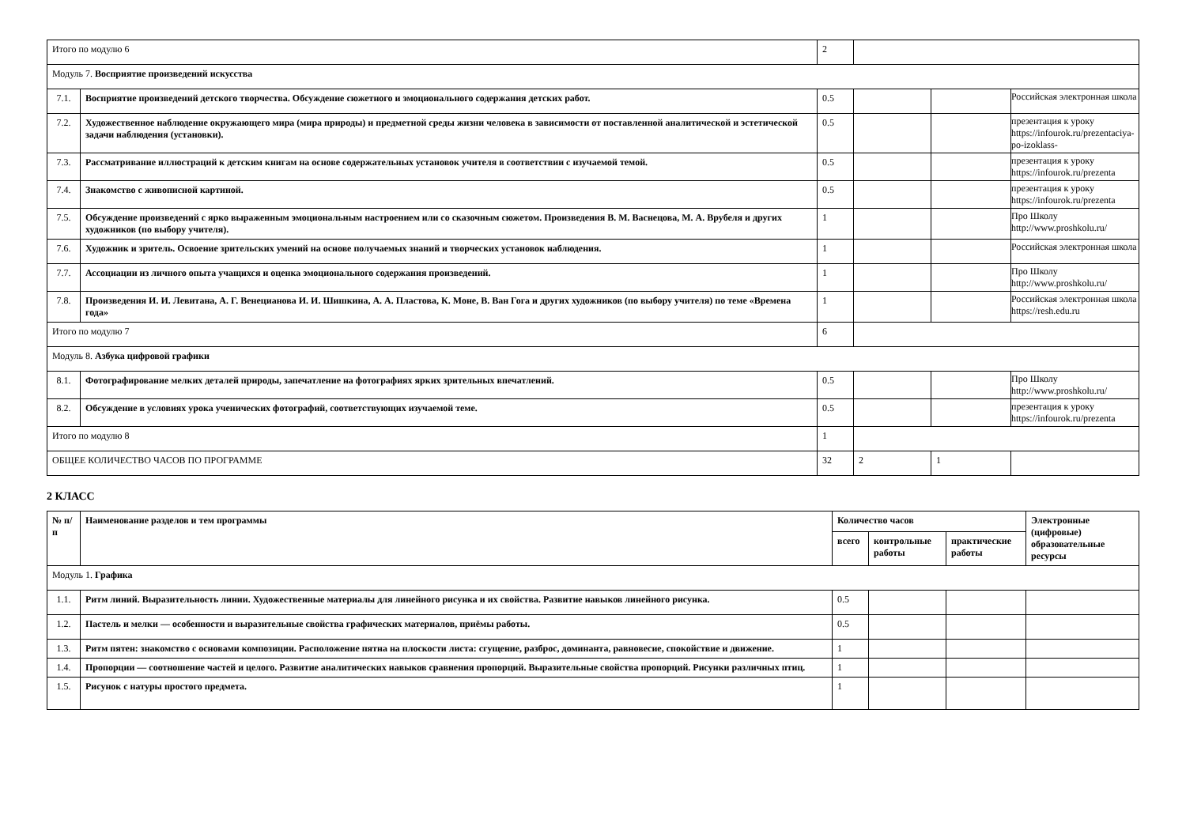| Итого по модулю 6 | | 2 | | | |
| Модуль 7. Восприятие произведений искусства | | | | | |
| 7.1. | Восприятие произведений детского творчества. Обсуждение сюжетного и эмоционального содержания детских работ. | 0.5 | | | Российская электронная школа |
| 7.2. | Художественное наблюдение окружающего мира (мира природы) и предметной среды жизни человека в зависимости от поставленной аналитической и эстетической задачи наблюдения (установки). | 0.5 | | | презентация к уроку https://infourok.ru/prezentaciya-po-izoklass- |
| 7.3. | Рассматривание иллюстраций к детским книгам на основе содержательных установок учителя в соответствии с изучаемой темой. | 0.5 | | | презентация к уроку https://infourok.ru/prezenta |
| 7.4. | Знакомство с живописной картиной. | 0.5 | | | презентация к уроку https://infourok.ru/prezenta |
| 7.5. | Обсуждение произведений с ярко выраженным эмоциональным настроением или со сказочным сюжетом. Произведения В. М. Васнецова, М. А. Врубеля и других художников (по выбору учителя). | 1 | | | Про Школу http://www.proshkolu.ru/ |
| 7.6. | Художник и зритель. Освоение зрительских умений на основе получаемых знаний и творческих установок наблюдения. | 1 | | | Российская электронная школа |
| 7.7. | Ассоциации из личного опыта учащихся и оценка эмоционального содержания произведений. | 1 | | | Про Школу http://www.proshkolu.ru/ |
| 7.8. | Произведения И. И. Левитана, А. Г. Венецианова И. И. Шишкина, А. А. Пластова, К. Моне, В. Ван Гога и других художников (по выбору учителя) по теме «Времена года» | 1 | | | Российская электронная школа https://resh.edu.ru |
| Итого по модулю 7 | | 6 | | | |
| Модуль 8. Азбука цифровой графики | | | | | |
| 8.1. | Фотографирование мелких деталей природы, запечатление на фотографиях ярких зрительных впечатлений. | 0.5 | | | Про Школу http://www.proshkolu.ru/ |
| 8.2. | Обсуждение в условиях урока ученических фотографий, соответствующих изучаемой теме. | 0.5 | | | презентация к уроку https://infourok.ru/prezenta |
| Итого по модулю 8 | | 1 | | | |
| ОБЩЕЕ КОЛИЧЕСТВО ЧАСОВ ПО ПРОГРАММЕ | | 32 | 2 | 1 | |
2 КЛАСС
| № п/п | Наименование разделов и тем программы | Количество часов | | | Электронные (цифровые) образовательные ресурсы |
| --- | --- | --- | --- | --- | --- |
| | | всего | контрольные работы | практические работы | |
| Модуль 1. Графика | | | | | |
| 1.1. | Ритм линий. Выразительность линии. Художественные материалы для линейного рисунка и их свойства. Развитие навыков линейного рисунка. | 0.5 | | | |
| 1.2. | Пастель и мелки — особенности и выразительные свойства графических материалов, приёмы работы. | 0.5 | | | |
| 1.3. | Ритм пятен: знакомство с основами композиции. Расположение пятна на плоскости листа: сгущение, разброс, доминанта, равновесие, спокойствие и движение. | 1 | | | |
| 1.4. | Пропорции — соотношение частей и целого. Развитие аналитических навыков сравнения пропорций. Выразительные свойства пропорций. Рисунки различных птиц. | 1 | | | |
| 1.5. | Рисунок с натуры простого предмета. | 1 | | | |